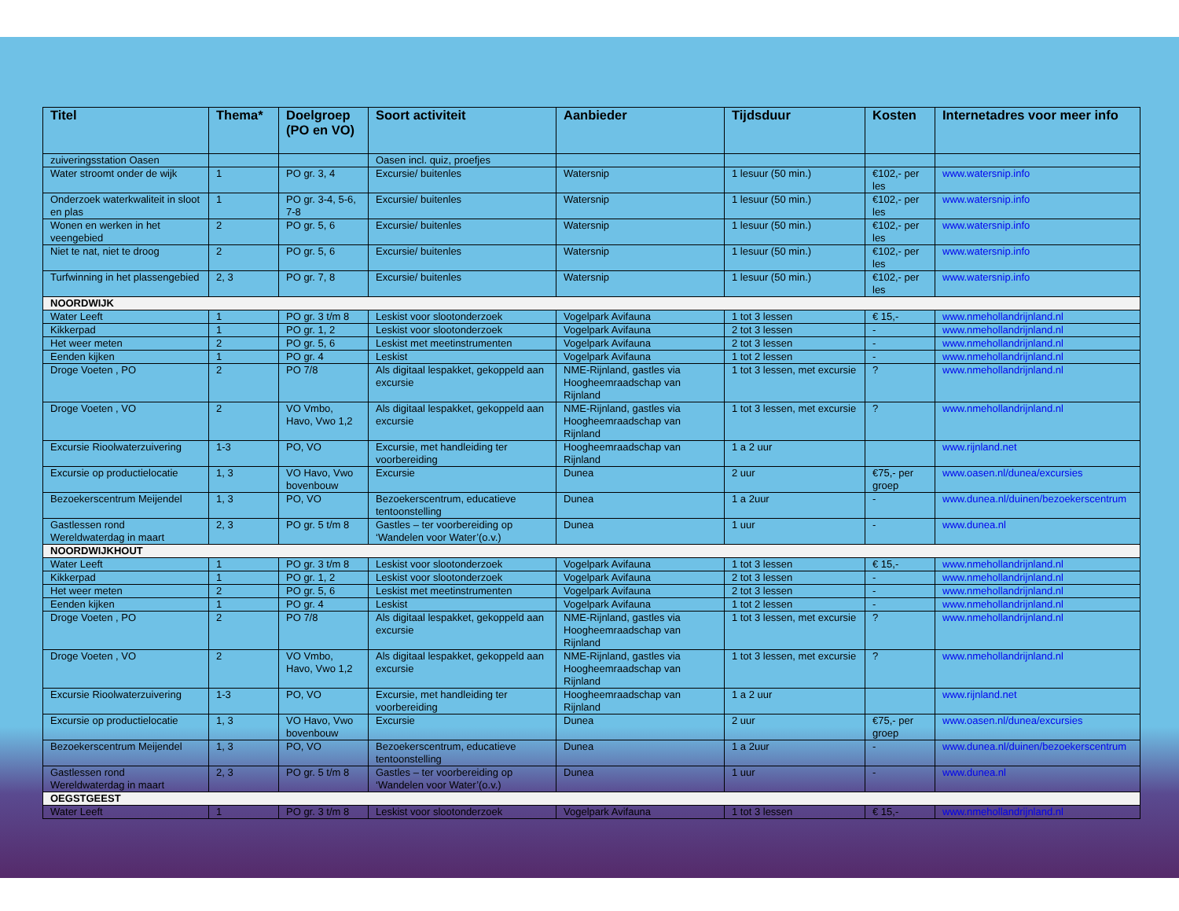| Titel | Thema* | Doelgroep (PO en VO) | Soort activiteit | Aanbieder | Tijdsduur | Kosten | Internetadres voor meer info |
| --- | --- | --- | --- | --- | --- | --- | --- |
| zuiveringsstation Oasen | | | Oasen incl. quiz, proefjes | | | | |
| Water stroomt onder de wijk | 1 | PO gr. 3, 4 | Excursie/ buitenles | Watersnip | 1 lesuur (50 min.) | €102,- per les | www.watersnip.info |
| Onderzoek waterkwaliteit in sloot en plas | 1 | PO gr. 3-4, 5-6, 7-8 | Excursie/ buitenles | Watersnip | 1 lesuur (50 min.) | €102,- per les | www.watersnip.info |
| Wonen en werken in het veengebied | 2 | PO gr. 5, 6 | Excursie/ buitenles | Watersnip | 1 lesuur (50 min.) | €102,- per les | www.watersnip.info |
| Niet te nat, niet te droog | 2 | PO gr. 5, 6 | Excursie/ buitenles | Watersnip | 1 lesuur (50 min.) | €102,- per les | www.watersnip.info |
| Turfwinning in het plassengebied | 2, 3 | PO gr. 7, 8 | Excursie/ buitenles | Watersnip | 1 lesuur (50 min.) | €102,- per les | www.watersnip.info |
| NOORDWIJK | | | | | | | |
| Water Leeft | 1 | PO gr. 3 t/m 8 | Leskist voor slootonderzoek | Vogelpark Avifauna | 1 tot 3 lessen | € 15,- | www.nmehollandrijnland.nl |
| Kikkerpad | 1 | PO gr. 1, 2 | Leskist voor slootonderzoek | Vogelpark Avifauna | 2 tot 3 lessen | - | www.nmehollandrijnland.nl |
| Het weer meten | 2 | PO gr. 5, 6 | Leskist met meetinstrumenten | Vogelpark Avifauna | 2 tot 3 lessen | - | www.nmehollandrijnland.nl |
| Eenden kijken | 1 | PO gr. 4 | Leskist | Vogelpark Avifauna | 1 tot 2 lessen | - | www.nmehollandrijnland.nl |
| Droge Voeten , PO | 2 | PO 7/8 | Als digitaal lespakket, gekoppeld aan excursie | NME-Rijnland, gastles via Hoogheemraadschap van Rijnland | 1 tot 3 lessen, met excursie | ? | www.nmehollandrijnland.nl |
| Droge Voeten , VO | 2 | VO Vmbo, Havo, Vwo 1,2 | Als digitaal lespakket, gekoppeld aan excursie | NME-Rijnland, gastles via Hoogheemraadschap van Rijnland | 1 tot 3 lessen, met excursie | ? | www.nmehollandrijnland.nl |
| Excursie Rioolwaterzuivering | 1-3 | PO, VO | Excursie, met handleiding ter voorbereiding | Hoogheemraadschap van Rijnland | 1 a 2 uur | | www.rijnland.net |
| Excursie op productielocatie | 1, 3 | VO Havo, Vwo bovenbouw | Excursie | Dunea | 2 uur | €75,- per groep | www.oasen.nl/dunea/excursies |
| Bezoekerscentrum Meijendel | 1, 3 | PO, VO | Bezoekerscentrum, educatieve tentoonstelling | Dunea | 1 a 2uur | - | www.dunea.nl/duinen/bezoekerscentrum |
| Gastlessen rond Wereldwaterdag in maart | 2, 3 | PO gr. 5 t/m 8 | Gastles – ter voorbereiding op ‘Wandelen voor Water’(o.v.) | Dunea | 1 uur | - | www.dunea.nl |
| NOORDWIJKHOUT | | | | | | | |
| Water Leeft | 1 | PO gr. 3 t/m 8 | Leskist voor slootonderzoek | Vogelpark Avifauna | 1 tot 3 lessen | € 15,- | www.nmehollandrijnland.nl |
| Kikkerpad | 1 | PO gr. 1, 2 | Leskist voor slootonderzoek | Vogelpark Avifauna | 2 tot 3 lessen | - | www.nmehollandrijnland.nl |
| Het weer meten | 2 | PO gr. 5, 6 | Leskist met meetinstrumenten | Vogelpark Avifauna | 2 tot 3 lessen | - | www.nmehollandrijnland.nl |
| Eenden kijken | 1 | PO gr. 4 | Leskist | Vogelpark Avifauna | 1 tot 2 lessen | - | www.nmehollandrijnland.nl |
| Droge Voeten , PO | 2 | PO 7/8 | Als digitaal lespakket, gekoppeld aan excursie | NME-Rijnland, gastles via Hoogheemraadschap van Rijnland | 1 tot 3 lessen, met excursie | ? | www.nmehollandrijnland.nl |
| Droge Voeten , VO | 2 | VO Vmbo, Havo, Vwo 1,2 | Als digitaal lespakket, gekoppeld aan excursie | NME-Rijnland, gastles via Hoogheemraadschap van Rijnland | 1 tot 3 lessen, met excursie | ? | www.nmehollandrijnland.nl |
| Excursie Rioolwaterzuivering | 1-3 | PO, VO | Excursie, met handleiding ter voorbereiding | Hoogheemraadschap van Rijnland | 1 a 2 uur | | www.rijnland.net |
| Excursie op productielocatie | 1, 3 | VO Havo, Vwo bovenbouw | Excursie | Dunea | 2 uur | €75,- per groep | www.oasen.nl/dunea/excursies |
| Bezoekerscentrum Meijendel | 1, 3 | PO, VO | Bezoekerscentrum, educatieve tentoonstelling | Dunea | 1 a 2uur | - | www.dunea.nl/duinen/bezoekerscentrum |
| Gastlessen rond Wereldwaterdag in maart | 2, 3 | PO gr. 5 t/m 8 | Gastles – ter voorbereiding op ‘Wandelen voor Water’(o.v.) | Dunea | 1 uur | - | www.dunea.nl |
| OEGSTGEEST | | | | | | | |
| Water Leeft | 1 | PO gr. 3 t/m 8 | Leskist voor slootonderzoek | Vogelpark Avifauna | 1 tot 3 lessen | € 15,- | www.nmehollandrijnland.nl |